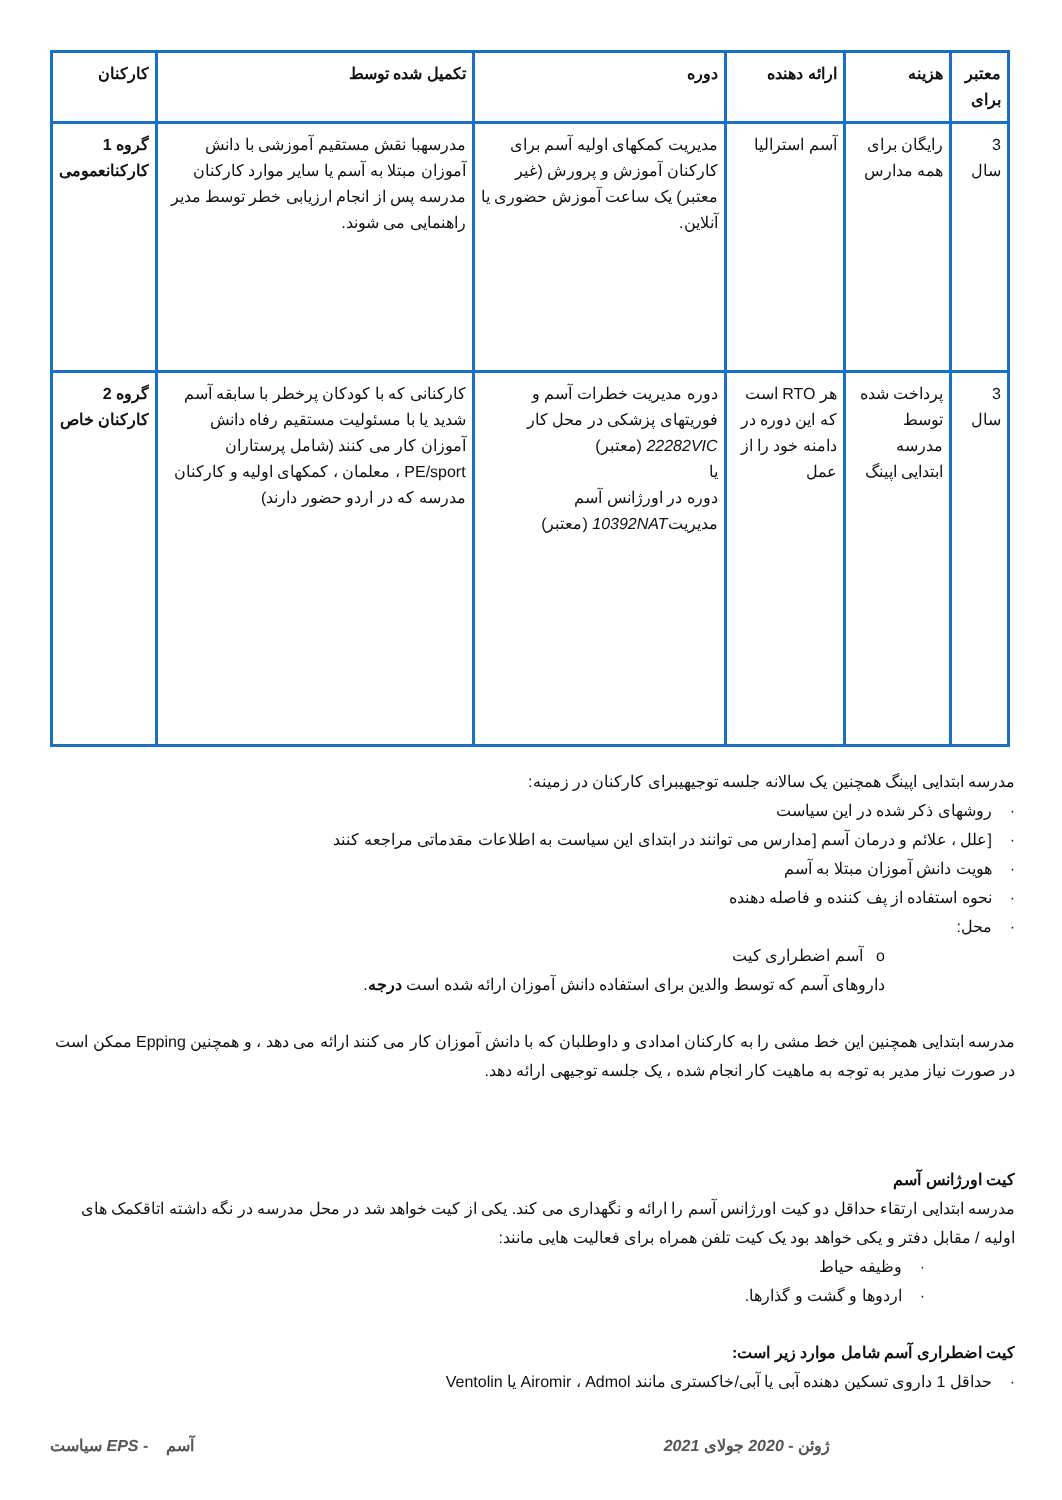| کارکنان | تکمیل شده توسط | دوره | ارائه دهنده | هزینه | معتبر برای |
| --- | --- | --- | --- | --- | --- |
| گروه 1 کارکنانعمومی | مدرسهبا نقش مستقیم آموزشی با دانش آموزان مبتلا به آسم یا سایر موارد کارکنان مدرسه پس از انجام ارزیابی خطر توسط مدیر راهنمایی می شوند. | مدیریت کمکهای اولیه آسم برای کارکنان آموزش و پرورش (غیر معتبر) یک ساعت آموزش حضوری یا آنلاین. | آسم استرالیا | رایگان برای همه مدارس | 3 سال |
| گروه 2 کارکنان خاص | کارکنانی که با کودکان پرخطر با سابقه آسم شدید یا با مسئولیت مستقیم رفاه دانش آموزان کار می کنند (شامل پرستاران PE/sport ، معلمان ، کمکهای اولیه و کارکنان مدرسه که در اردو حضور دارند) | دوره مدیریت خطرات آسم و فوریتهای پزشکی در محل کار 22282VIC (معتبر) یا دوره در اورژانس آسم مدیریت 10392NAT (معتبر) | هر RTO است که این دوره در دامنه خود را از عمل | پرداخت شده توسط مدرسه ابتدایی اپینگ | 3 سال |
مدرسه ابتدایی اپینگ همچنین یک سالانه جلسه توجیهیبرای کارکنان در زمینه:
· روشهای ذکر شده در این سیاست
· [علل ، علائم و درمان آسم [مدارس می توانند در ابتدای این سیاست به اطلاعات مقدماتی مراجعه کنند
· هویت دانش آموزان مبتلا به آسم
· نحوه استفاده از پف کننده و فاصله دهنده
· محل:
o آسم اضطراری کیت
داروهای آسم که توسط والدین برای استفاده دانش آموزان ارائه شده است درجه.
مدرسه ابتدایی همچنین این خط مشی را به کارکنان امدادی و داوطلبان که با دانش آموزان کار می کنند ارائه می دهد ، و همچنین Epping ممکن است در صورت نیاز مدیر به توجه به ماهیت کار انجام شده ، یک جلسه توجیهی ارائه دهد.
کیت اورژانس آسم
مدرسه ابتدایی ارتقاء حداقل دو کیت اورژانس آسم را ارائه و نگهداری می کند. یکی از کیت خواهد شد در محل مدرسه در نگه داشته اتاقکمک های اولیه / مقابل دفتر و یکی خواهد بود یک کیت تلفن همراه برای فعالیت هایی مانند:
· وظیفه حیاط
· اردوها و گشت و گذارها.
کیت اضطراری آسم شامل موارد زیر است:
· حداقل 1 داروی تسکین دهنده آبی یا آبی/خاکستری مانند Airomir ، Admol یا Ventolin
سیاست EPS - آسم 2021 ژوئن - 2020 جولای